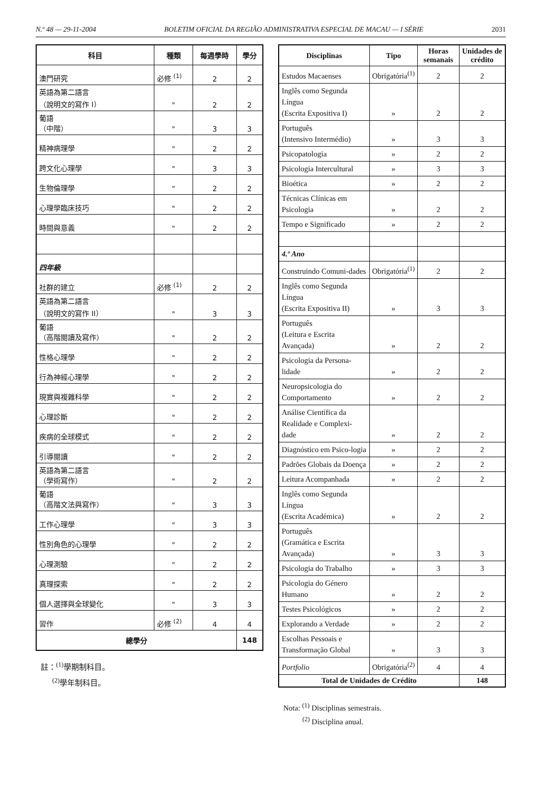N.º 48 — 29-11-2004 BOLETIM OFICIAL DA REGIÃO ADMINISTRATIVA ESPECIAL DE MACAU — I SÉRIE 2031
| 科目 | 種類 | 每週學時 | 學分 |
| --- | --- | --- | --- |
| 澳門研究 | 必修 <sup>(1)</sup> | 2 | 2 |
| 英語為第二語言 （說明文的寫作 I） | " | 2 | 2 |
| 葡語 （中階） | " | 3 | 3 |
| 精神病理學 | " | 2 | 2 |
| 跨文化心理學 | " | 3 | 3 |
| 生物倫理學 | " | 2 | 2 |
| 心理學臨床技巧 | " | 2 | 2 |
| 時間與意義 | " | 2 | 2 |
| 四年級 | | | |
| 社群的建立 | 必修 <sup>(1)</sup> | 2 | 2 |
| 英語為第二語言 （說明文的寫作 II） | " | 3 | 3 |
| 葡語 （高階閱讀及寫作） | " | 2 | 2 |
| 性格心理學 | " | 2 | 2 |
| 行為神經心理學 | " | 2 | 2 |
| 現實與複雜科學 | " | 2 | 2 |
| 心理診斷 | " | 2 | 2 |
| 疾病的全球模式 | " | 2 | 2 |
| 引導閱讀 | " | 2 | 2 |
| 英語為第二語言 （學術寫作） | " | 2 | 2 |
| 葡語 （高階文法與寫作） | " | 3 | 3 |
| 工作心理學 | " | 3 | 3 |
| 性別角色的心理學 | " | 2 | 2 |
| 心理測驗 | " | 2 | 2 |
| 真理探索 | " | 2 | 2 |
| 個人選擇與全球變化 | " | 3 | 3 |
| 習作 | 必修 <sup>(2)</sup> | 4 | 4 |
| 總學分 | | | 148 |
註：<sup>(1)</sup>學期制科目。
<sup>(2)</sup> 學年制科目。
| Disciplinas | Tipo | Horas semanais | Unidades de crédito |
| --- | --- | --- | --- |
| Estudos Macaenses | Obrigatória<sup>(1)</sup> | 2 | 2 |
| Inglês como Segunda Língua (Escrita Expositiva I) | » | 2 | 2 |
| Português (Intensivo Intermédio) | » | 3 | 3 |
| Psicopatologia | » | 2 | 2 |
| Psicologia Intercultural | » | 3 | 3 |
| Bioética | » | 2 | 2 |
| Técnicas Clínicas em Psicologia | » | 2 | 2 |
| Tempo e Significado | » | 2 | 2 |
| 4.º Ano | | | |
| Construindo Comuni-dades | Obrigatória<sup>(1)</sup> | 2 | 2 |
| Inglês como Segunda Língua (Escrita Expositiva II) | » | 3 | 3 |
| Português (Leitura e Escrita Avançada) | » | 2 | 2 |
| Psicologia da Persona-lidade | » | 2 | 2 |
| Neuropsicologia do Comportamento | » | 2 | 2 |
| Análise Científica da Realidade e Complexi-dade | » | 2 | 2 |
| Diagnóstico em Psico-logia | » | 2 | 2 |
| Padrões Globais da Doença | » | 2 | 2 |
| Leitura Acompanhada | » | 2 | 2 |
| Inglês como Segunda Língua (Escrita Académica) | » | 2 | 2 |
| Português (Gramática e Escrita Avançada) | » | 3 | 3 |
| Psicologia do Trabalho | » | 3 | 3 |
| Psicologia do Género Humano | » | 2 | 2 |
| Testes Psicológicos | » | 2 | 2 |
| Explorando a Verdade | » | 2 | 2 |
| Escolhas Pessoais e Transformação Global | » | 3 | 3 |
| Portfolio | Obrigatória<sup>(2)</sup> | 4 | 4 |
| Total de Unidades de Crédito | | | 148 |
Nota: <sup>(1)</sup> Disciplinas semestrais.
<sup>(2)</sup> Disciplina anual.